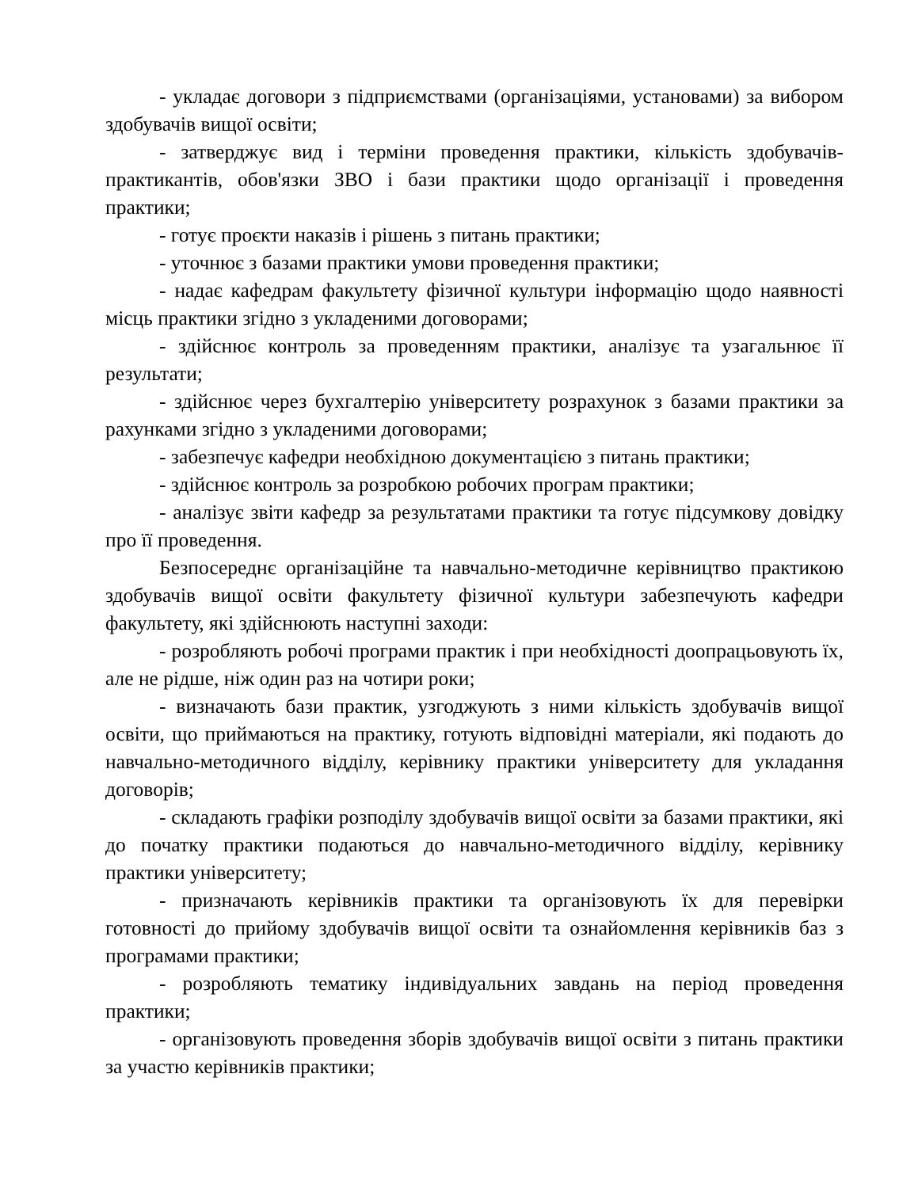- укладає договори з підприємствами (організаціями, установами) за вибором здобувачів вищої освіти;
- затверджує вид і терміни проведення практики, кількість здобувачів-практикантів, обов'язки ЗВО і бази практики щодо організації і проведення практики;
- готує проєкти наказів і рішень з питань практики;
- уточнює з базами практики умови проведення практики;
- надає кафедрам факультету фізичної культури інформацію щодо наявності місць практики згідно з укладеними договорами;
- здійснює контроль за проведенням практики, аналізує та узагальнює її результати;
- здійснює через бухгалтерію університету розрахунок з базами практики за рахунками згідно з укладеними договорами;
- забезпечує кафедри необхідною документацією з питань практики;
- здійснює контроль за розробкою робочих програм практики;
- аналізує звіти кафедр за результатами практики та готує підсумкову довідку про її проведення.
Безпосереднє організаційне та навчально-методичне керівництво практикою здобувачів вищої освіти факультету фізичної культури забезпечують кафедри факультету, які здійснюють наступні заходи:
- розробляють робочі програми практик і при необхідності доопрацьовують їх, але не рідше, ніж один раз на чотири роки;
- визначають бази практик, узгоджують з ними кількість здобувачів вищої освіти, що приймаються на практику, готують відповідні матеріали, які подають до навчально-методичного відділу, керівнику практики університету для укладання договорів;
- складають графіки розподілу здобувачів вищої освіти за базами практики, які до початку практики подаються до навчально-методичного відділу, керівнику практики університету;
- призначають керівників практики та організовують їх для перевірки готовності до прийому здобувачів вищої освіти та ознайомлення керівників баз з програмами практики;
- розробляють тематику індивідуальних завдань на період проведення практики;
- організовують проведення зборів здобувачів вищої освіти з питань практики за участю керівників практики;